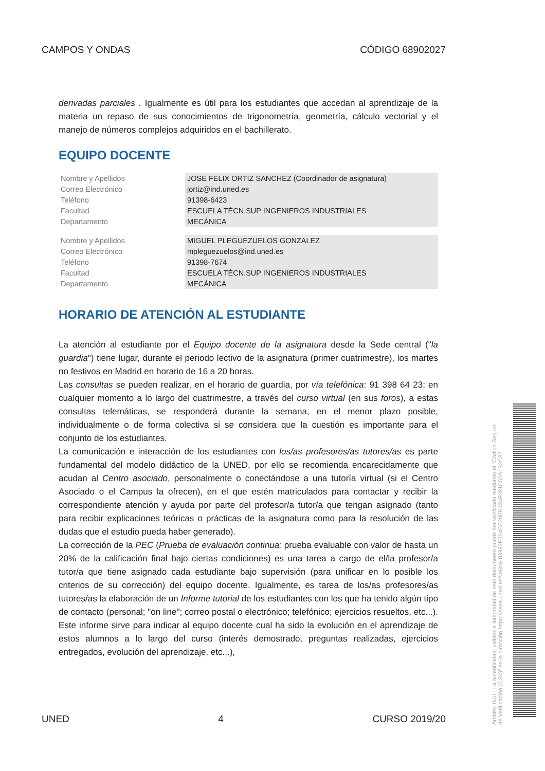CAMPOS Y ONDAS CÓDIGO 68902027
derivadas parciales . Igualmente es útil para los estudiantes que accedan al aprendizaje de la materia un repaso de sus conocimientos de trigonometría, geometría, cálculo vectorial y el manejo de números complejos adquiridos en el bachillerato.
EQUIPO DOCENTE
| Nombre y Apellidos | JOSE FELIX ORTIZ SANCHEZ (Coordinador de asignatura) |
| Correo Electrónico | jortiz@ind.uned.es |
| Teléfono | 91398-6423 |
| Facultad | ESCUELA TÉCN.SUP INGENIEROS INDUSTRIALES |
| Departamento | MECÁNICA |
| Nombre y Apellidos | MIGUEL PLEGUEZUELOS GONZALEZ |
| Correo Electrónico | mpleguezuelos@ind.uned.es |
| Teléfono | 91398-7674 |
| Facultad | ESCUELA TÉCN.SUP INGENIEROS INDUSTRIALES |
| Departamento | MECÁNICA |
HORARIO DE ATENCIÓN AL ESTUDIANTE
La atención al estudiante por el Equipo docente de la asignatura desde la Sede central ("la guardia") tiene lugar, durante el periodo lectivo de la asignatura (primer cuatrimestre), los martes no festivos en Madrid en horario de 16 a 20 horas.
Las consultas se pueden realizar, en el horario de guardia, por vía telefónica: 91 398 64 23; en cualquier momento a lo largo del cuatrimestre, a través del curso virtual (en sus foros), a estas consultas telemáticas, se responderá durante la semana, en el menor plazo posible, individualmente o de forma colectiva si se considera que la cuestión es importante para el conjunto de los estudiantes.
La comunicación e interacción de los estudiantes con los/as profesores/as tutores/as es parte fundamental del modelo didáctico de la UNED, por ello se recomienda encarecidamente que acudan al Centro asociado, personalmente o conectándose a una tutoría virtual (si el Centro Asociado o el Campus la ofrecen), en el que estén matriculados para contactar y recibir la correspondiente atención y ayuda por parte del profesor/a tutor/a que tengan asignado (tanto para recibir explicaciones teóricas o prácticas de la asignatura como para la resolución de las dudas que el estudio pueda haber generado).
La corrección de la PEC (Prueba de evaluación continua: prueba evaluable con valor de hasta un 20% de la calificación final bajo ciertas condiciones) es una tarea a cargo de el/la profesor/a tutor/a que tiene asignado cada estudiante bajo supervisión (para unificar en lo posible los criterios de su corrección) del equipo docente. Igualmente, es tarea de los/as profesores/as tutores/as la elaboración de un Informe tutorial de los estudiantes con los que ha tenido algún tipo de contacto (personal; "on line"; correo postal o electrónico; telefónico; ejercicios resueltos, etc...). Este informe sirve para indicar al equipo docente cual ha sido la evolución en el aprendizaje de estos alumnos a lo largo del curso (interés demostrado, preguntas realizadas, ejercicios entregados, evolución del aprendizaje, etc...),
UNED 4 CURSO 2019/20
Ámbito: GUI - La autenticidad, validez e integridad de este documento puede ser verificada mediante el "Código Seguro de Verificación (CSV)" en la dirección https://sede.uned.es/valida/ 03982E354CE20EB334F081C52A1B2C87